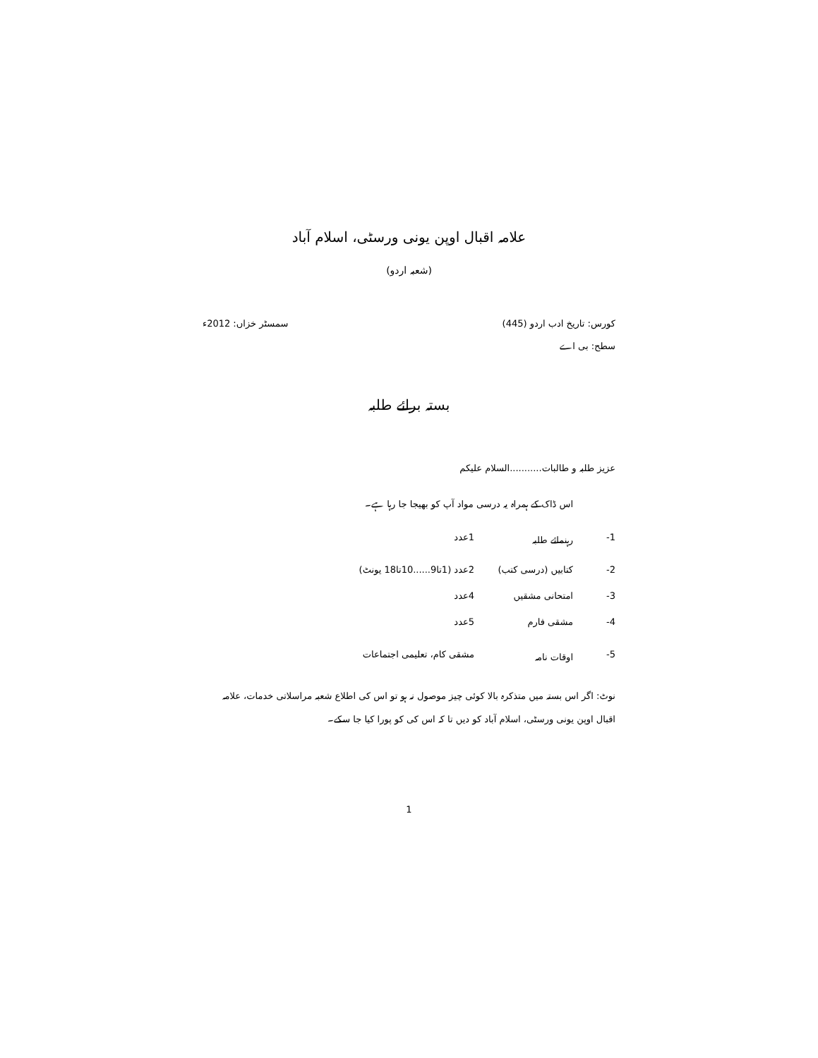علامہ اقبال اوپن یونی ورسٹی، اسلام آباد
(شعبہ اردو)
کورس: تاریخ ادب اردو (445) سمسٹر خزاں: 2012ء
سطح: بی اے
بستہ برائے طلبہ
عزیز طلبہ و طالبات...........السلام علیکم
اس ڈاک کے ہمراہ یہ درسی مواد آپ کو بھیجا جا رہا ہے۔
| 1- | رہنمائے طلبہ | 1عدد |
| 2- | کتابیں (درسی کتب) | 2عدد (1تا9......10تا18 یونٹ) |
| 3- | امتحانی مشقیں | 4عدد |
| 4- | مشقی فارم | 5عدد |
| 5- | اوقات نامہ | مشقی کام، تعلیمی اجتماعات |
نوٹ: اگر اس بستہ میں متذکرہ بالا کوئی چیز موصول نہ ہو تو اس کی اطلاع شعبہ مراسلاتی خدمات، علامہ اقبال اوپن یونی ورسٹی، اسلام آباد کو دیں تا کہ اس کی کو پورا کیا جا سکے۔
1